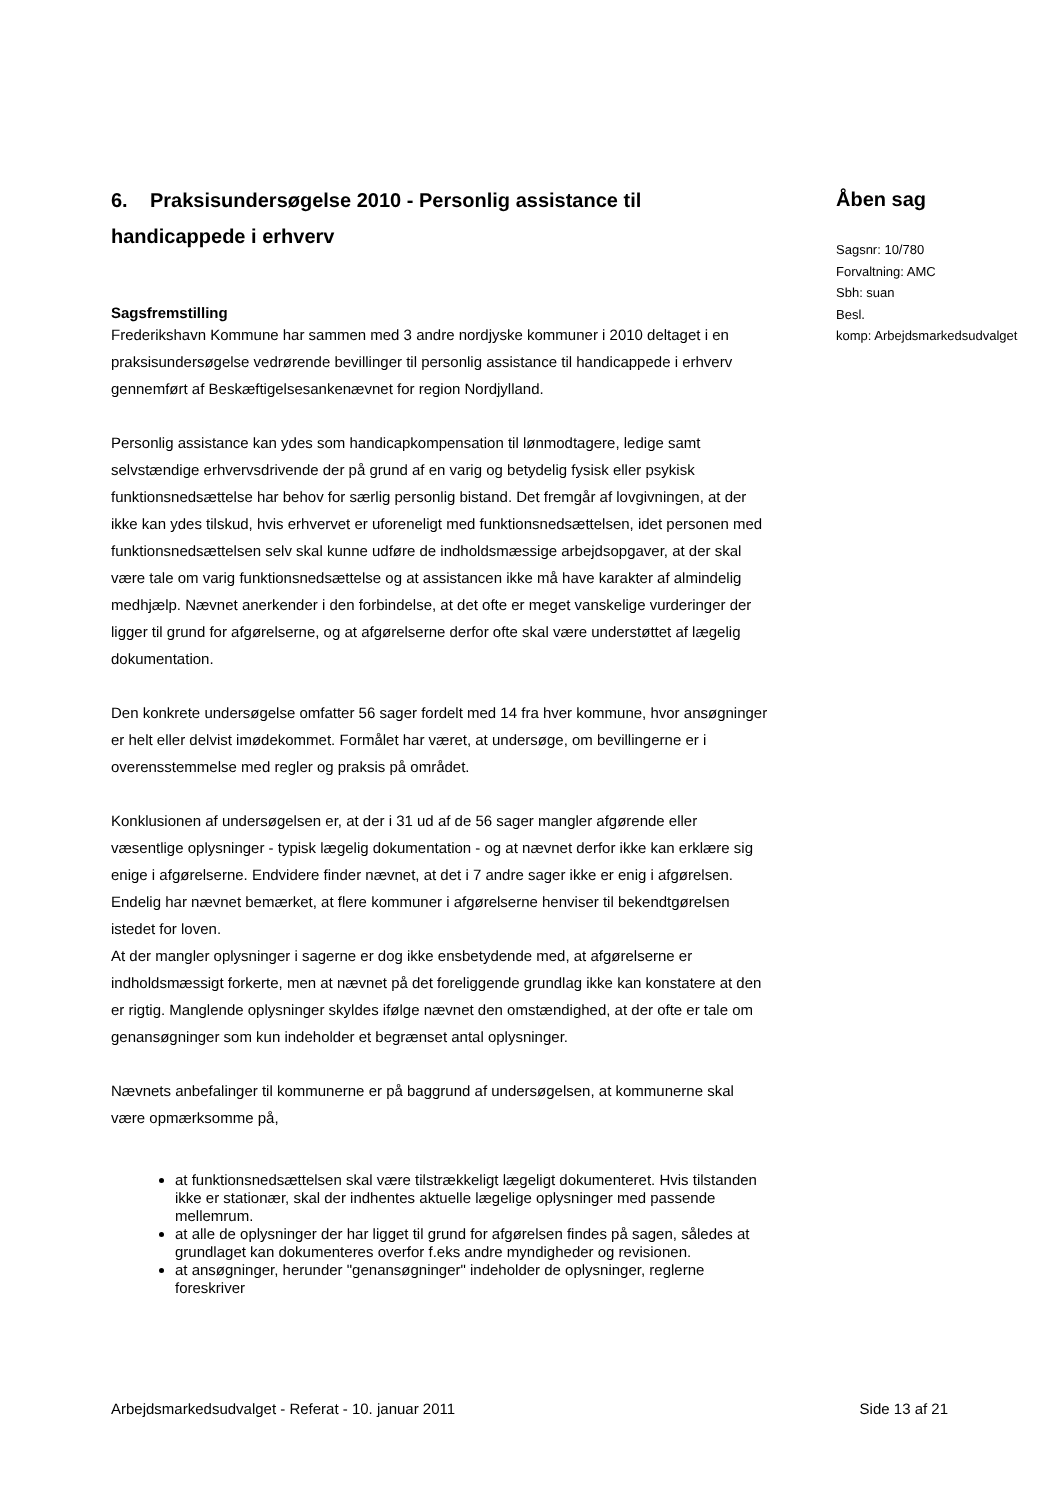6. Praksisundersøgelse 2010 - Personlig assistance til handicappede i erhverv
Sagsfremstilling
Frederikshavn Kommune har sammen med 3 andre nordjyske kommuner i 2010 deltaget i en praksisundersøgelse vedrørende bevillinger til personlig assistance til handicappede i erhverv gennemført af Beskæftigelsesankenævnet for region Nordjylland.
Personlig assistance kan ydes som handicapkompensation til lønmodtagere, ledige samt selvstændige erhvervsdrivende der på grund af en varig og betydelig fysisk eller psykisk funktionsnedsættelse har behov for særlig personlig bistand. Det fremgår af lovgivningen, at der ikke kan ydes tilskud, hvis erhvervet er uforeneligt med funktionsnedsættelsen, idet personen med funktionsnedsættelsen selv skal kunne udføre de indholdsmæssige arbejdsopgaver, at der skal være tale om varig funktionsnedsættelse og at assistancen ikke må have karakter af almindelig medhjælp. Nævnet anerkender i den forbindelse, at det ofte er meget vanskelige vurderinger der ligger til grund for afgørelserne, og at afgørelserne derfor ofte skal være understøttet af lægelig dokumentation.
Den konkrete undersøgelse omfatter 56 sager fordelt med 14 fra hver kommune, hvor ansøgninger er helt eller delvist imødekommet. Formålet har været, at undersøge, om bevillingerne er i overensstemmelse med regler og praksis på området.
Konklusionen af undersøgelsen er, at der i 31 ud af de 56 sager mangler afgørende eller væsentlige oplysninger - typisk lægelig dokumentation - og at nævnet derfor ikke kan erklære sig enige i afgørelserne. Endvidere finder nævnet, at det i 7 andre sager ikke er enig i afgørelsen. Endelig har nævnet bemærket, at flere kommuner i afgørelserne henviser til bekendtgørelsen istedet for loven.
At der mangler oplysninger i sagerne er dog ikke ensbetydende med, at afgørelserne er indholdsmæssigt forkerte, men at nævnet på det foreliggende grundlag ikke kan konstatere at den er rigtig. Manglende oplysninger skyldes ifølge nævnet den omstændighed, at der ofte er tale om genansøgninger som kun indeholder et begrænset antal oplysninger.
Nævnets anbefalinger til kommunerne er på baggrund af undersøgelsen, at kommunerne skal være opmærksomme på,
at funktionsnedsættelsen skal være tilstrækkeligt lægeligt dokumenteret. Hvis tilstanden ikke er stationær, skal der indhentes aktuelle lægelige oplysninger med passende mellemrum.
at alle de oplysninger der har ligget til grund for afgørelsen findes på sagen, således at grundlaget kan dokumenteres overfor f.eks andre myndigheder og revisionen.
at ansøgninger, herunder "genansøgninger" indeholder de oplysninger, reglerne foreskriver
Åben sag
Sagsnr: 10/780
Forvaltning: AMC
Sbh: suan
Besl.
komp: Arbejdsmarkedsudvalget
Arbejdsmarkedsudvalget - Referat - 10. januar 2011 Side 13 af 21